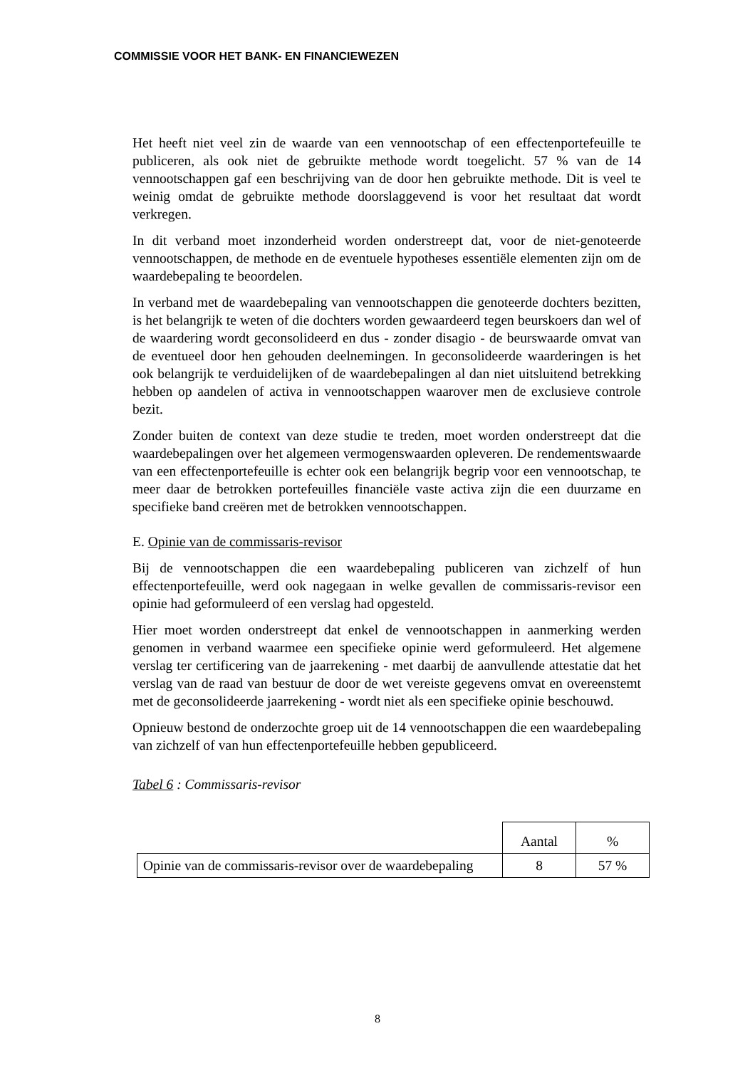COMMISSIE VOOR HET BANK- EN FINANCIEWEZEN
Het heeft niet veel zin de waarde van een vennootschap of een effectenportefeuille te publiceren, als ook niet de gebruikte methode wordt toegelicht. 57 % van de 14 vennootschappen gaf een beschrijving van de door hen gebruikte methode. Dit is veel te weinig omdat de gebruikte methode doorslaggevend is voor het resultaat dat wordt verkregen.
In dit verband moet inzonderheid worden onderstreept dat, voor de niet-genoteerde vennootschappen, de methode en de eventuele hypotheses essentiële elementen zijn om de waardebepaling te beoordelen.
In verband met de waardebepaling van vennootschappen die genoteerde dochters bezitten, is het belangrijk te weten of die dochters worden gewaardeerd tegen beurskoers dan wel of de waardering wordt geconsolideerd en dus - zonder disagio - de beurswaarde omvat van de eventueel door hen gehouden deelnemingen. In geconsolideerde waarderingen is het ook belangrijk te verduidelijken of de waardebepalingen al dan niet uitsluitend betrekking hebben op aandelen of activa in vennootschappen waarover men de exclusieve controle bezit.
Zonder buiten de context van deze studie te treden, moet worden onderstreept dat die waardebepalingen over het algemeen vermogenswaarden opleveren. De rendementswaarde van een effectenportefeuille is echter ook een belangrijk begrip voor een vennootschap, te meer daar de betrokken portefeuilles financiële vaste activa zijn die een duurzame en specifieke band creëren met de betrokken vennootschappen.
E. Opinie van de commissaris-revisor
Bij de vennootschappen die een waardebepaling publiceren van zichzelf of hun effectenportefeuille, werd ook nagegaan in welke gevallen de commissaris-revisor een opinie had geformuleerd of een verslag had opgesteld.
Hier moet worden onderstreept dat enkel de vennootschappen in aanmerking werden genomen in verband waarmee een specifieke opinie werd geformuleerd. Het algemene verslag ter certificering van de jaarrekening - met daarbij de aanvullende attestatie dat het verslag van de raad van bestuur de door de wet vereiste gegevens omvat en overeenstemt met de geconsolideerde jaarrekening - wordt niet als een specifieke opinie beschouwd.
Opnieuw bestond de onderzochte groep uit de 14 vennootschappen die een waardebepaling van zichzelf of van hun effectenportefeuille hebben gepubliceerd.
Tabel 6 : Commissaris-revisor
| | Aantal | % |
| Opinie van de commissaris-revisor over de waardebepaling | 8 | 57 % |
8